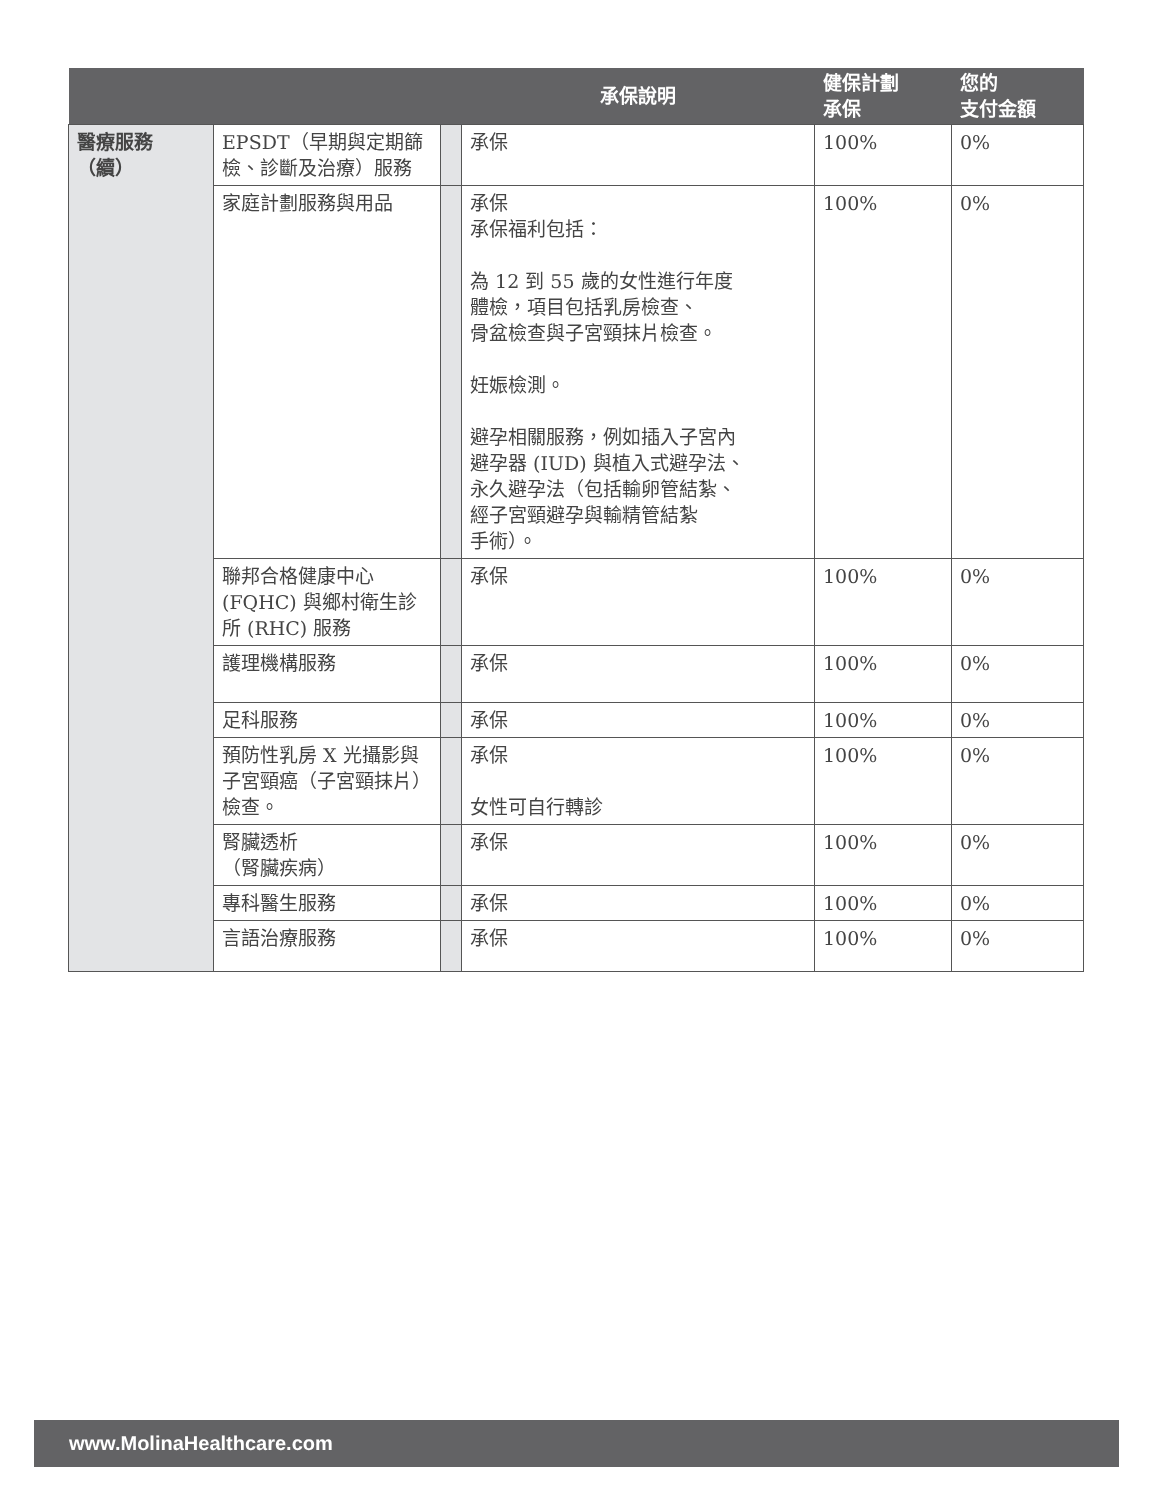| | | | 承保說明 | 健保計劃 承保 | 您的 支付金額 |
| --- | --- | --- | --- | --- | --- |
| 醫療服務 （續） | EPSDT（早期與定期篩檢、診斷及治療）服務 | | 承保 | 100% | 0% |
| | 家庭計劃服務與用品 | | 承保 承保福利包括： 為 12 到 55 歲的女性進行年度 體檢，項目包括乳房檢查、 骨盆檢查與子宮頸抹片檢查。 妊娠檢測。 避孕相關服務，例如插入子宮內 避孕器 (IUD) 與植入式避孕法、 永久避孕法（包括輸卵管結紮、 經子宮頸避孕與輸精管結紮 手術）。 | 100% | 0% |
| | 聯邦合格健康中心 (FQHC) 與鄉村衛生診所 (RHC) 服務 | | 承保 | 100% | 0% |
| | 護理機構服務 | | 承保 | 100% | 0% |
| | 足科服務 | | 承保 | 100% | 0% |
| | 預防性乳房 X 光攝影與子宮頸癌（子宮頸抹片）檢查。 | | 承保 女性可自行轉診 | 100% | 0% |
| | 腎臟透析 （腎臟疾病） | | 承保 | 100% | 0% |
| | 專科醫生服務 | | 承保 | 100% | 0% |
| | 言語治療服務 | | 承保 | 100% | 0% |
www.MolinaHealthcare.com